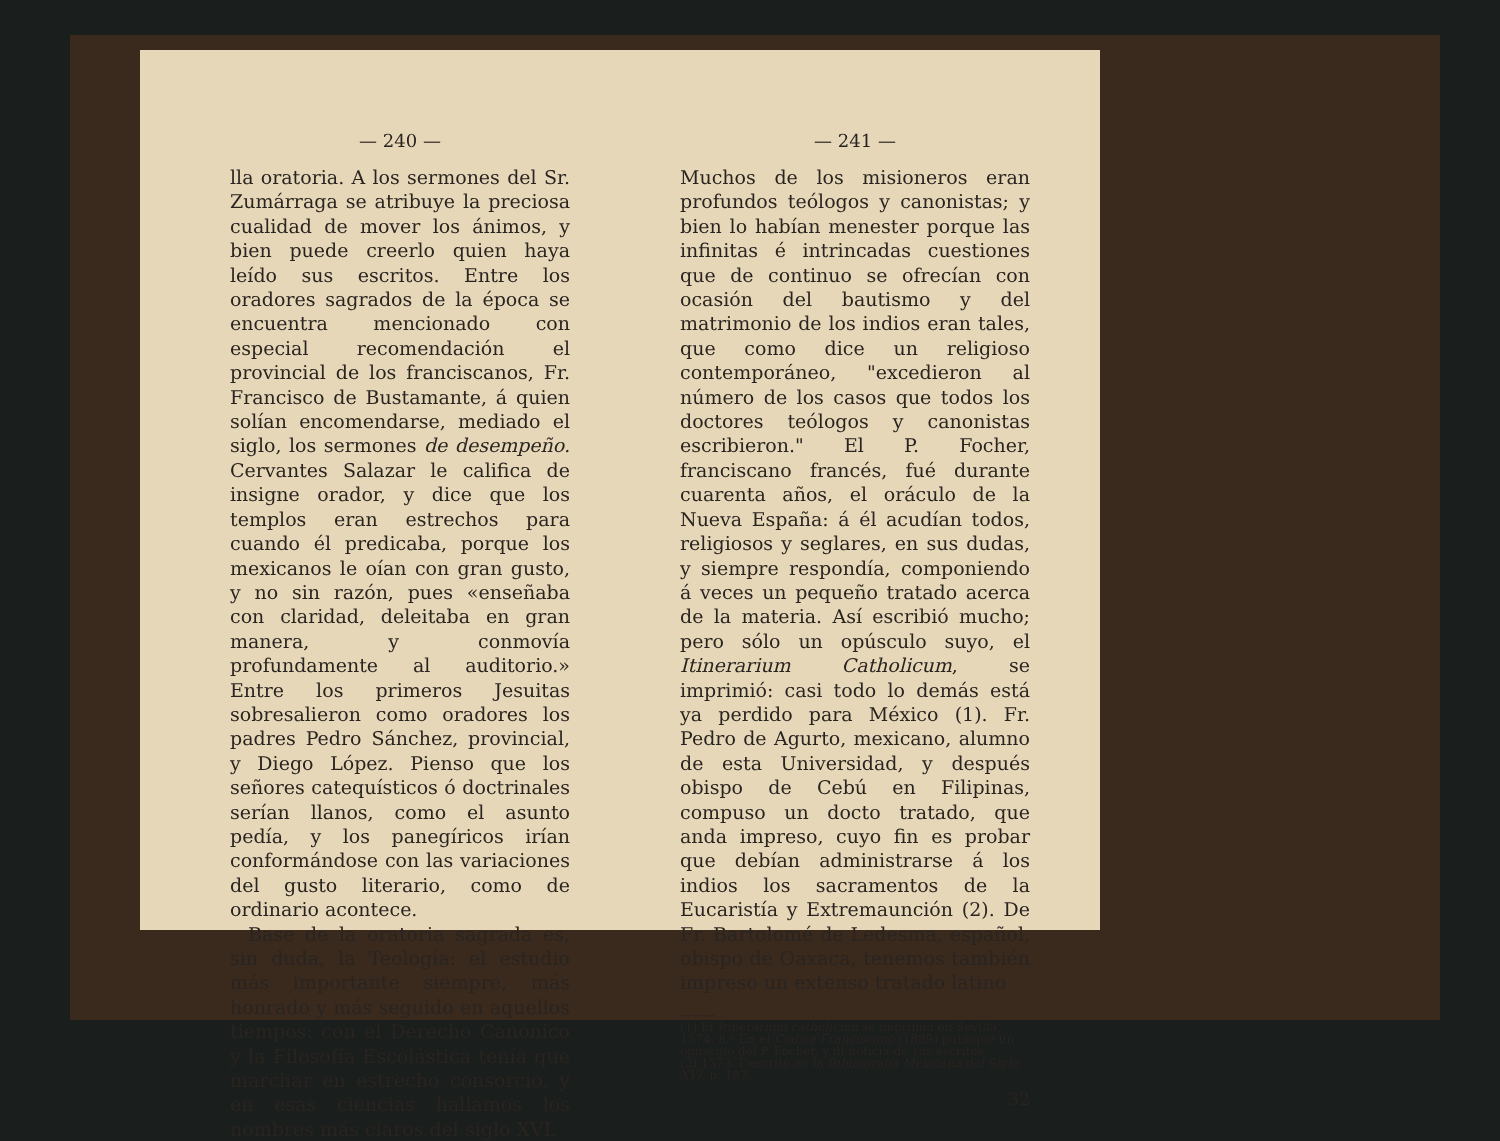— 240 —
lla oratoria. A los sermones del Sr. Zumárraga se atribuye la preciosa cualidad de mover los ánimos, y bien puede creerlo quien haya leído sus escritos. Entre los oradores sagrados de la época se encuentra mencionado con especial recomendación el provincial de los franciscanos, Fr. Francisco de Bustamante, á quien solían encomendarse, mediado el siglo, los sermones de desempeño. Cervantes Salazar le califica de insigne orador, y dice que los templos eran estrechos para cuando él predicaba, porque los mexicanos le oían con gran gusto, y no sin razón, pues «enseñaba con claridad, deleitaba en gran manera, y conmovía profundamente al auditorio.» Entre los primeros Jesuitas sobresalieron como oradores los padres Pedro Sánchez, provincial, y Diego López. Pienso que los señores catequísticos ó doctrinales serían llanos, como el asunto pedía, y los panegíricos irían conformándose con las variaciones del gusto literario, como de ordinario acontece.
Base de la oratoria sagrada es, sin duda, la Teología: el estudio más importante siempre, más honrado y más seguido en aquellos tiempos: con el Derecho Canónico y la Filosofía Escolástica tenía que marchar en estrecho consorcio, y en esas ciencias hallamos los nombres más claros del siglo XVI.
— 241 —
Muchos de los misioneros eran profundos teólogos y canonistas; y bien lo habían menester porque las infinitas é intrincadas cuestiones que de continuo se ofrecían con ocasión del bautismo y del matrimonio de los indios eran tales, que como dice un religioso contemporáneo, "excedieron al número de los casos que todos los doctores teólogos y canonistas escribieron." El P. Focher, franciscano francés, fué durante cuarenta años, el oráculo de la Nueva España: á él acudían todos, religiosos y seglares, en sus dudas, y siempre respondía, componiendo á veces un pequeño tratado acerca de la materia. Así escribió mucho; pero sólo un opúsculo suyo, el Itinerarium Catholicum, se imprimió: casi todo lo demás está ya perdido para México (1). Fr. Pedro de Agurto, mexicano, alumno de esta Universidad, y después obispo de Cebú en Filipinas, compuso un docto tratado, que anda impreso, cuyo fin es probar que debían administrarse á los indios los sacramentos de la Eucaristía y Extremaunción (2). De Fr. Bartolomé de Ledesma, español, obispo de Oaxaca, tenemos también impreso un extenso tratado latino
———
(1) El Itinerarium catholicum se imprimió en Sevilla, 1574. 8.º En el Códice Franciscano (1889) publiqué un opúsculo del P. Focher, y dí noticia de sus escritos.
(2) 1573. Descrito en la Bibliografía Mexicana del Siglo XVI, p. 187.
32